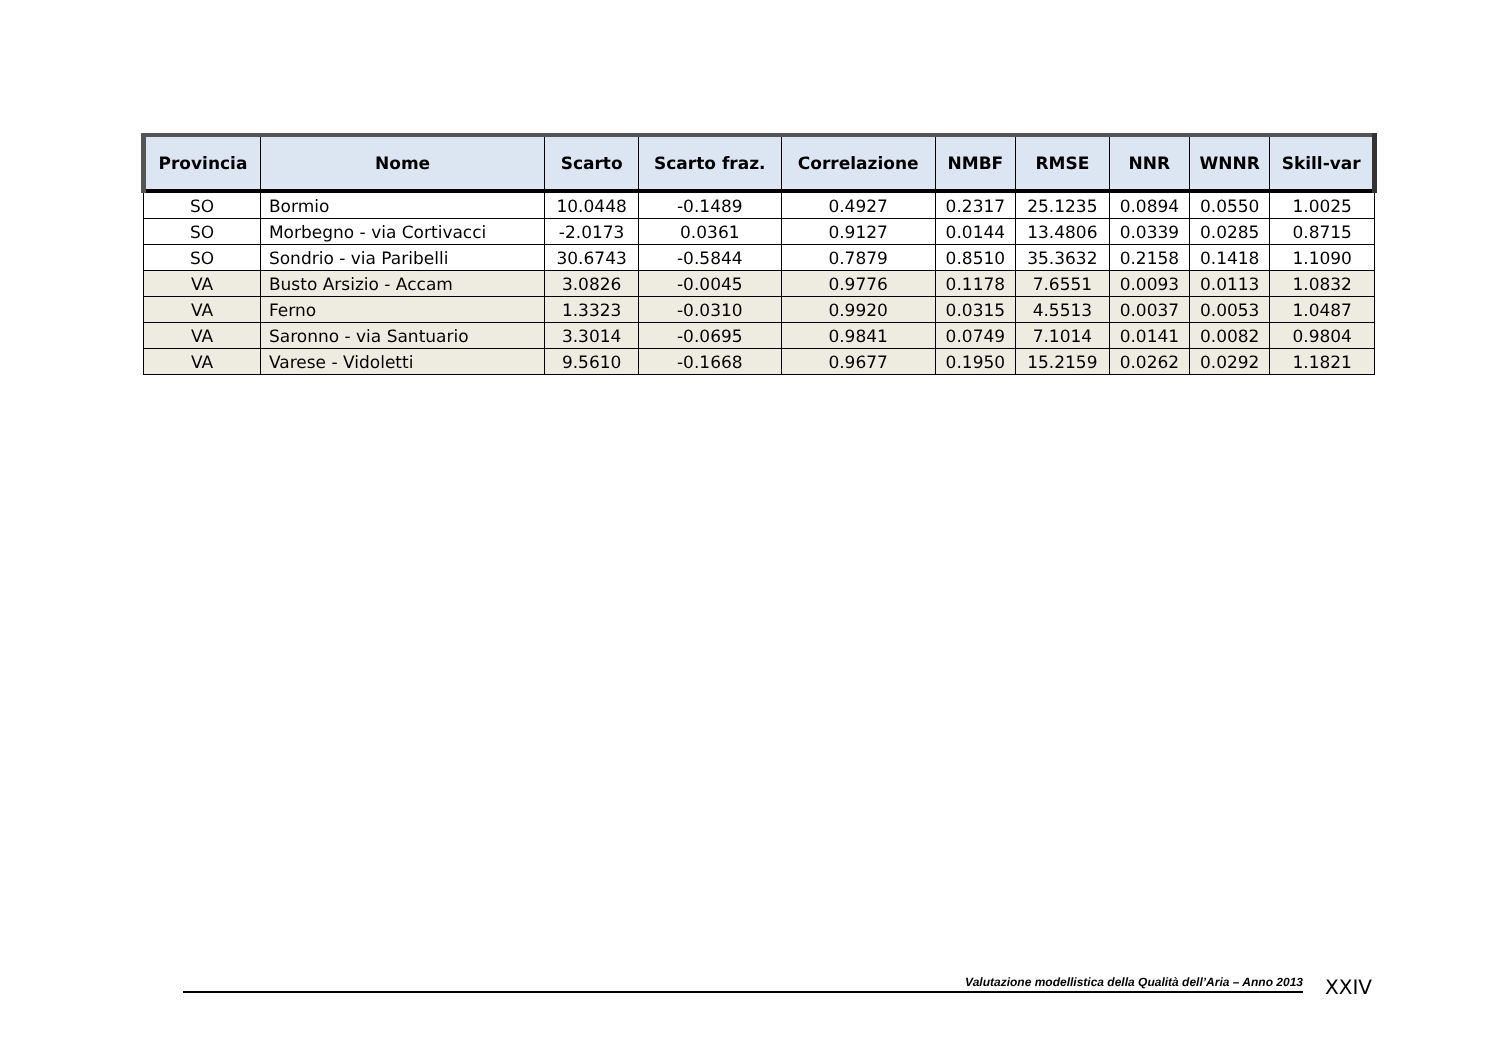| Provincia | Nome | Scarto | Scarto fraz. | Correlazione | NMBF | RMSE | NNR | WNNR | Skill-var |
| --- | --- | --- | --- | --- | --- | --- | --- | --- | --- |
| SO | Bormio | 10.0448 | -0.1489 | 0.4927 | 0.2317 | 25.1235 | 0.0894 | 0.0550 | 1.0025 |
| SO | Morbegno - via Cortivacci | -2.0173 | 0.0361 | 0.9127 | 0.0144 | 13.4806 | 0.0339 | 0.0285 | 0.8715 |
| SO | Sondrio - via Paribelli | 30.6743 | -0.5844 | 0.7879 | 0.8510 | 35.3632 | 0.2158 | 0.1418 | 1.1090 |
| VA | Busto Arsizio - Accam | 3.0826 | -0.0045 | 0.9776 | 0.1178 | 7.6551 | 0.0093 | 0.0113 | 1.0832 |
| VA | Ferno | 1.3323 | -0.0310 | 0.9920 | 0.0315 | 4.5513 | 0.0037 | 0.0053 | 1.0487 |
| VA | Saronno - via Santuario | 3.3014 | -0.0695 | 0.9841 | 0.0749 | 7.1014 | 0.0141 | 0.0082 | 0.9804 |
| VA | Varese - Vidoletti | 9.5610 | -0.1668 | 0.9677 | 0.1950 | 15.2159 | 0.0262 | 0.0292 | 1.1821 |
Valutazione modellistica della Qualità dell’Aria – Anno 2013 XXIV